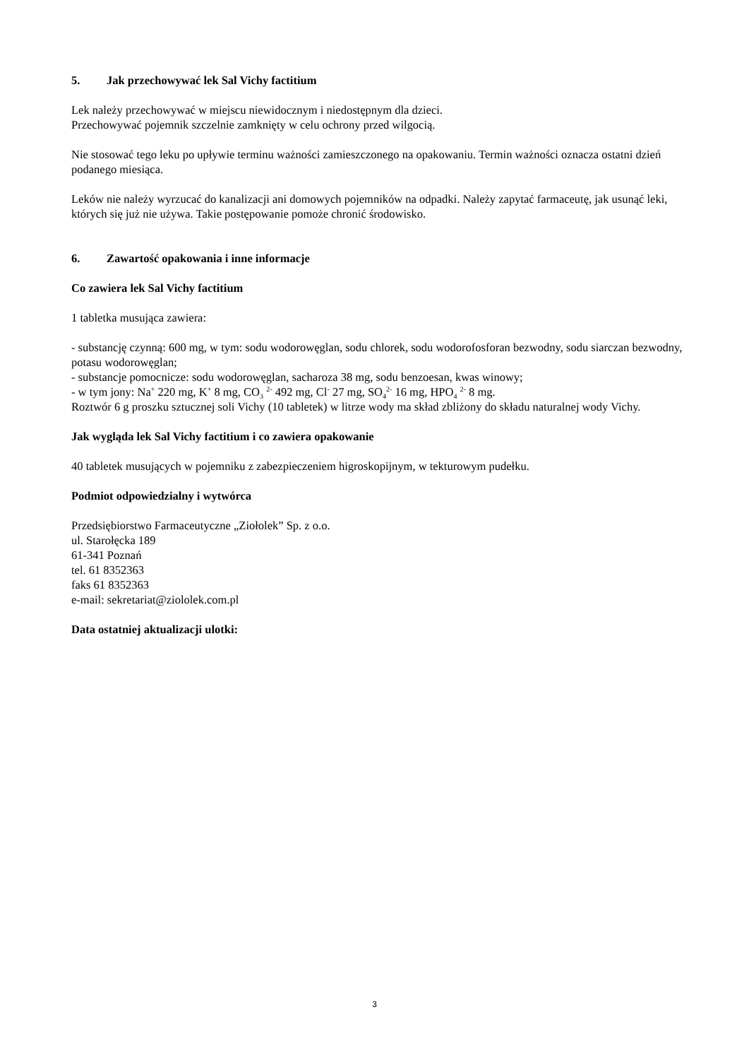5. Jak przechowywać lek Sal Vichy factitium
Lek należy przechowywać w miejscu niewidocznym i niedostępnym dla dzieci.
Przechowywać pojemnik szczelnie zamknięty w celu ochrony przed wilgocią.
Nie stosować tego leku po upływie terminu ważności zamieszczonego na opakowaniu. Termin ważności oznacza ostatni dzień podanego miesiąca.
Leków nie należy wyrzucać do kanalizacji ani domowych pojemników na odpadki. Należy zapytać farmaceutę, jak usunąć leki, których się już nie używa. Takie postępowanie pomoże chronić środowisko.
6. Zawartość opakowania i inne informacje
Co zawiera lek Sal Vichy factitium
1 tabletka musująca zawiera:
- substancję czynną: 600 mg, w tym: sodu wodorowęglan, sodu chlorek, sodu wodorofosforan bezwodny, sodu siarczan bezwodny, potasu wodorowęglan;
- substancje pomocnicze: sodu wodorowęglan, sacharoza 38 mg, sodu benzoesan, kwas winowy;
- w tym jony: Na<sup>+</sup> 220 mg, K<sup>+</sup> 8 mg, CO<sub>3</sub> <sup>2-</sup> 492 mg, Cl<sup>-</sup> 27 mg, SO<sub>4</sub><sup>2-</sup> 16 mg, HPO<sub>4</sub> <sup>2-</sup> 8 mg.
Roztwór 6 g proszku sztucznej soli Vichy (10 tabletek) w litrze wody ma skład zbliżony do składu naturalnej wody Vichy.
Jak wygląda lek Sal Vichy factitium i co zawiera opakowanie
40 tabletek musujących w pojemniku z zabezpieczeniem higroskopijnym, w tekturowym pudełku.
Podmiot odpowiedzialny i wytwórca
Przedsiębiorstwo Farmaceutyczne „Ziołolek” Sp. z o.o.
ul. Starołęcka 189
61-341 Poznań
tel. 61 8352363
faks 61 8352363
e-mail: sekretariat@ziololek.com.pl
Data ostatniej aktualizacji ulotki:
3